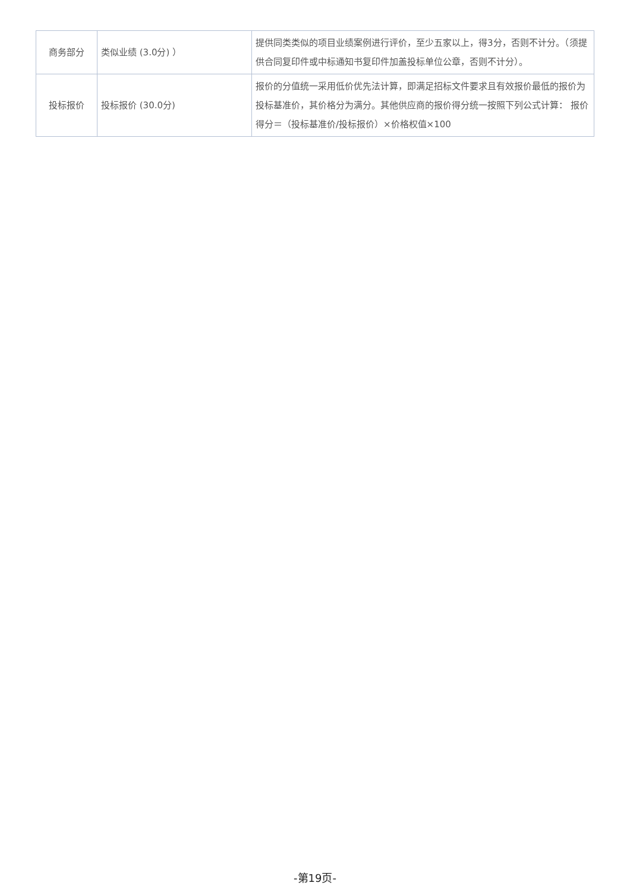| 商务部分 | 类似业绩 (3.0分) ） | 提供同类类似的项目业绩案例进行评价，至少五家以上，得3分，否则不计分。（须提供合同复印件或中标通知书复印件加盖投标单位公章，否则不计分）。 |
| 投标报价 | 投标报价 (30.0分) | 报价的分值统一采用低价优先法计算，即满足招标文件要求且有效报价最低的报价为投标基准价，其价格分为满分。其他供应商的报价得分统一按照下列公式计算： 报价得分＝（投标基准价/投标报价）×价格权值×100 |
-第19页-